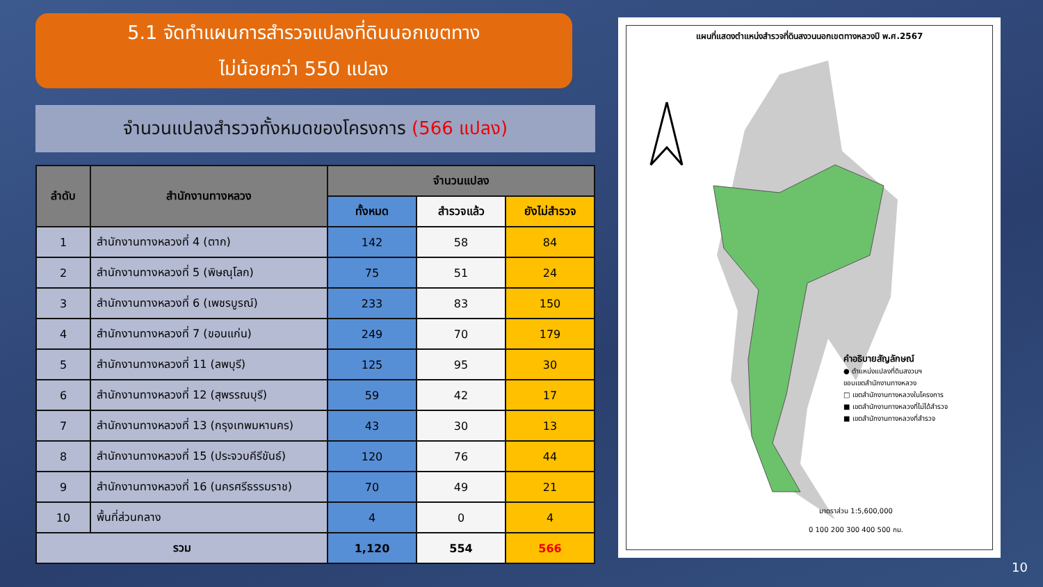5.1 จัดทำแผนการสำรวจแปลงที่ดินนอกเขตทาง
ไม่น้อยกว่า 550 แปลง
จำนวนแปลงสำรวจทั้งหมดของโครงการ (566 แปลง)
| ลำดับ | สำนักงานทางหลวง | จำนวนแปลง | | |
| --- | --- | --- | --- | --- |
| | | ทั้งหมด | สำรวจแล้ว | ยังไม่สำรวจ |
| 1 | สำนักงานทางหลวงที่ 4 (ตาก) | 142 | 58 | 84 |
| 2 | สำนักงานทางหลวงที่ 5 (พิษณุโลก) | 75 | 51 | 24 |
| 3 | สำนักงานทางหลวงที่ 6 (เพชรบูรณ์) | 233 | 83 | 150 |
| 4 | สำนักงานทางหลวงที่ 7 (ขอนแก่น) | 249 | 70 | 179 |
| 5 | สำนักงานทางหลวงที่ 11 (ลพบุรี) | 125 | 95 | 30 |
| 6 | สำนักงานทางหลวงที่ 12 (สุพรรณบุรี) | 59 | 42 | 17 |
| 7 | สำนักงานทางหลวงที่ 13 (กรุงเทพมหานคร) | 43 | 30 | 13 |
| 8 | สำนักงานทางหลวงที่ 15 (ประจวบคีรีขันธ์) | 120 | 76 | 44 |
| 9 | สำนักงานทางหลวงที่ 16 (นครศรีธรรมราช) | 70 | 49 | 21 |
| 10 | พื้นที่ส่วนกลาง | 4 | 0 | 4 |
| รวม | | 1,120 | 554 | 566 |
แผนที่แสดงตำแหน่งสำรวจที่ดินสงวนนอกเขตทางหลวงปี พ.ศ.2567
คำอธิบายสัญลักษณ์
● ตำแหน่งแปลงที่ดินสงวนฯ
ขอบเขตสำนักงานทางหลวง
□ เขตสำนักงานทางหลวงในโครงการ
■ เขตสำนักงานทางหลวงที่ไม่ได้สำรวจ
■ เขตสำนักงานทางหลวงที่สำรวจ
มาตราส่วน 1:5,600,000
0 100 200 300 400 500 กม.
10